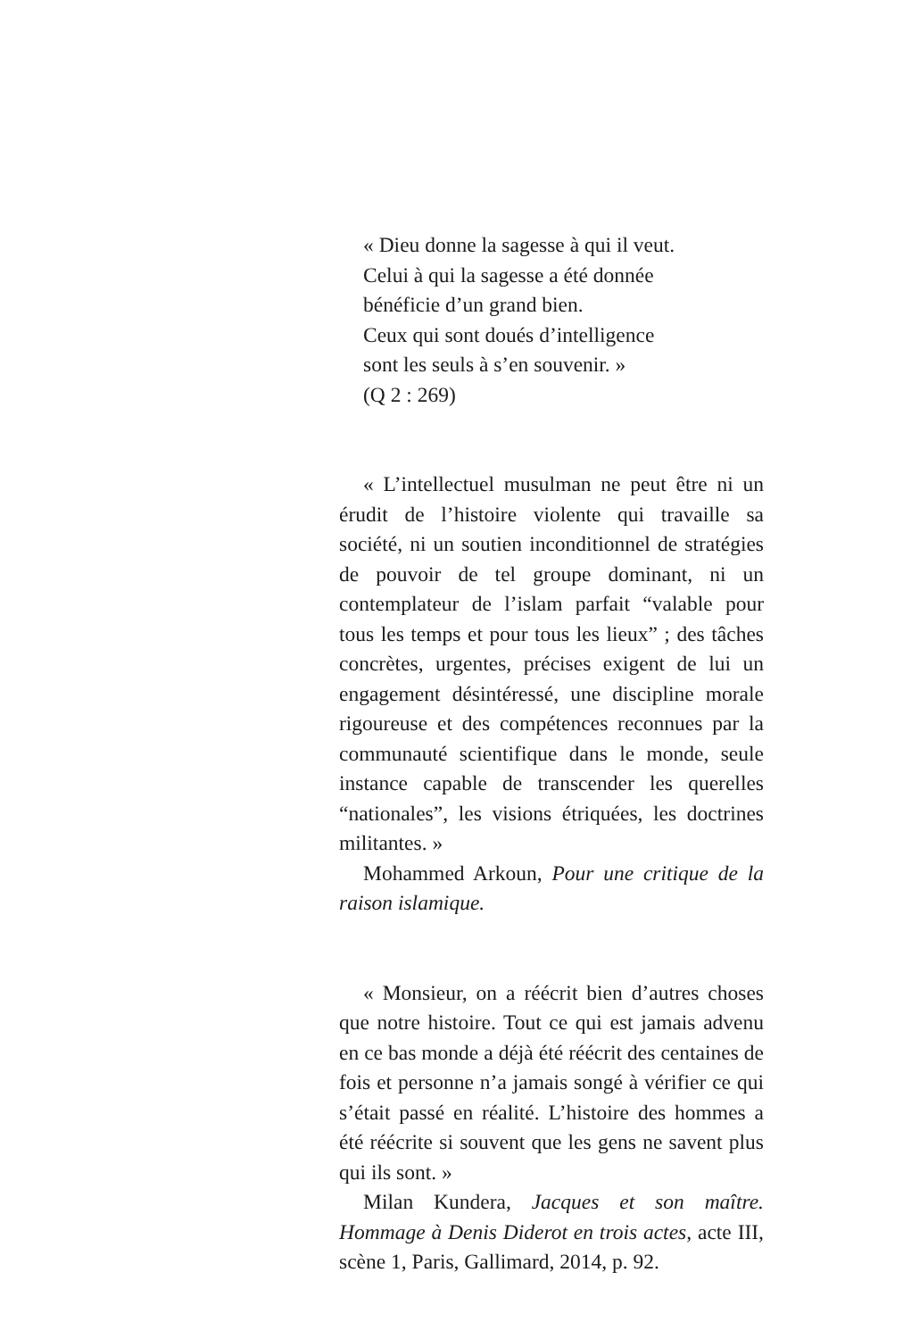« Dieu donne la sagesse à qui il veut.
Celui à qui la sagesse a été donnée
bénéficie d’un grand bien.
Ceux qui sont doués d’intelligence
sont les seuls à s’en souvenir. »
(Q 2 : 269)
« L’intellectuel musulman ne peut être ni un érudit de l’histoire violente qui travaille sa société, ni un soutien inconditionnel de stratégies de pouvoir de tel groupe dominant, ni un contemplateur de l’islam parfait “valable pour tous les temps et pour tous les lieux” ; des tâches concrètes, urgentes, précises exigent de lui un engagement désintéressé, une discipline morale rigoureuse et des compétences reconnues par la communauté scientifique dans le monde, seule instance capable de transcender les querelles “nationales”, les visions étriquées, les doctrines militantes. »
Mohammed Arkoun, Pour une critique de la raison islamique.
« Monsieur, on a réécrit bien d’autres choses que notre histoire. Tout ce qui est jamais advenu en ce bas monde a déjà été réécrit des centaines de fois et personne n’a jamais songé à vérifier ce qui s’était passé en réalité. L’histoire des hommes a été réécrite si souvent que les gens ne savent plus qui ils sont. »
Milan Kundera, Jacques et son maître. Hommage à Denis Diderot en trois actes, acte III, scène 1, Paris, Gallimard, 2014, p. 92.